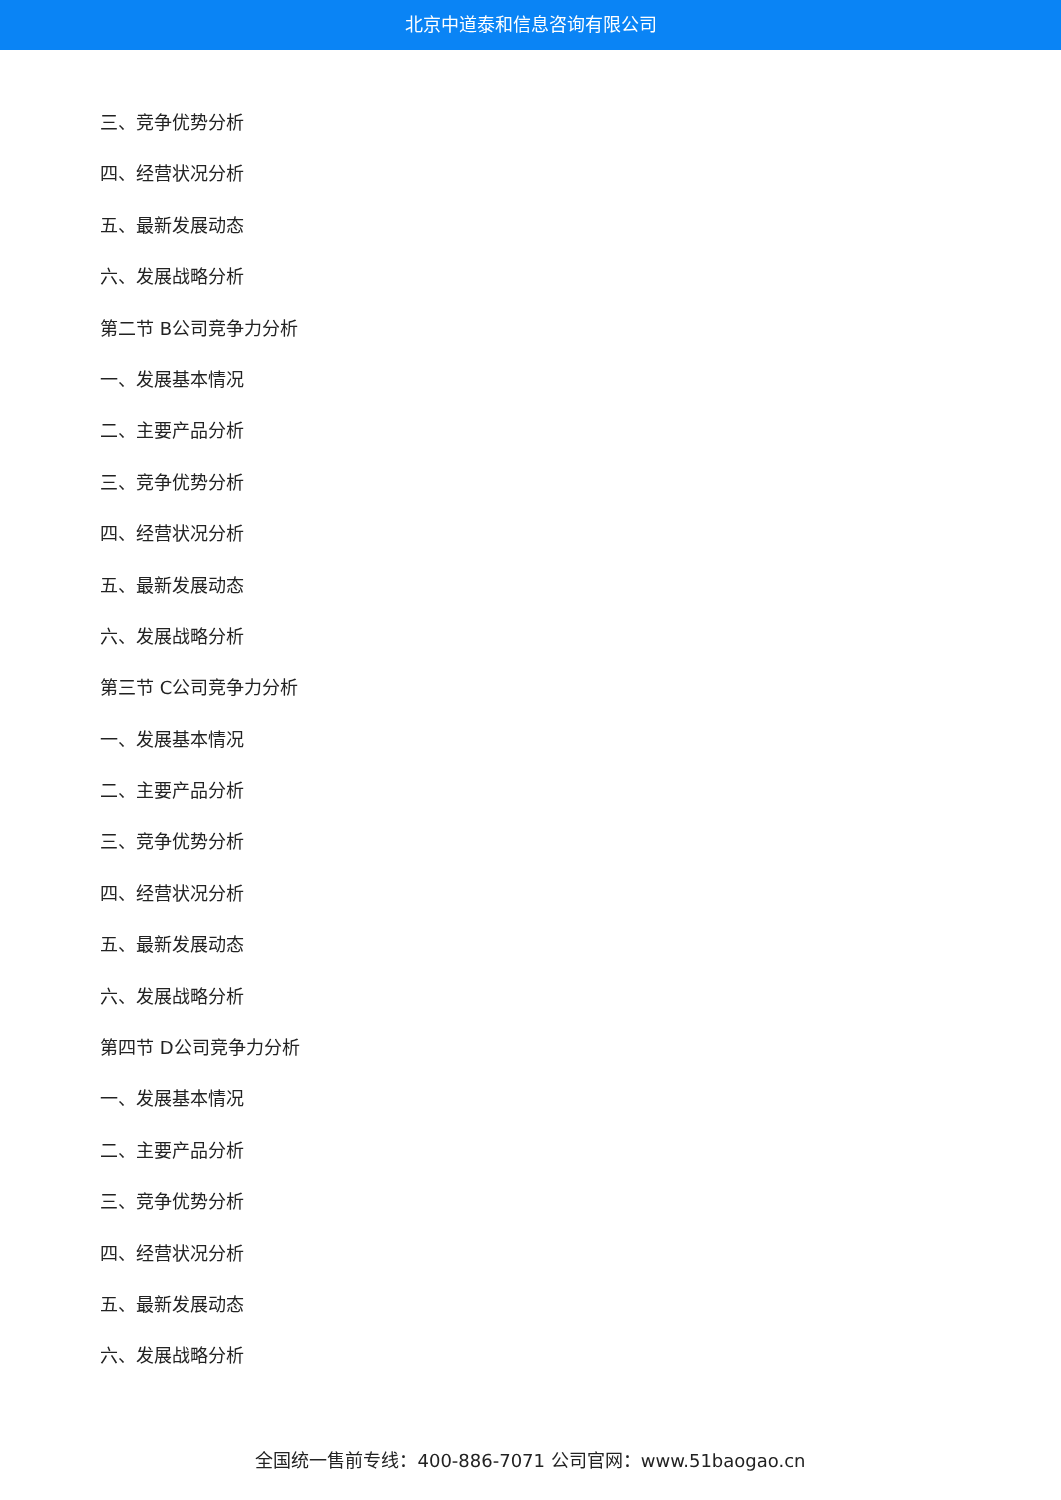北京中道泰和信息咨询有限公司
三、竞争优势分析
四、经营状况分析
五、最新发展动态
六、发展战略分析
第二节 B公司竞争力分析
一、发展基本情况
二、主要产品分析
三、竞争优势分析
四、经营状况分析
五、最新发展动态
六、发展战略分析
第三节 C公司竞争力分析
一、发展基本情况
二、主要产品分析
三、竞争优势分析
四、经营状况分析
五、最新发展动态
六、发展战略分析
第四节 D公司竞争力分析
一、发展基本情况
二、主要产品分析
三、竞争优势分析
四、经营状况分析
五、最新发展动态
六、发展战略分析
全国统一售前专线：400-886-7071 公司官网：www.51baogao.cn